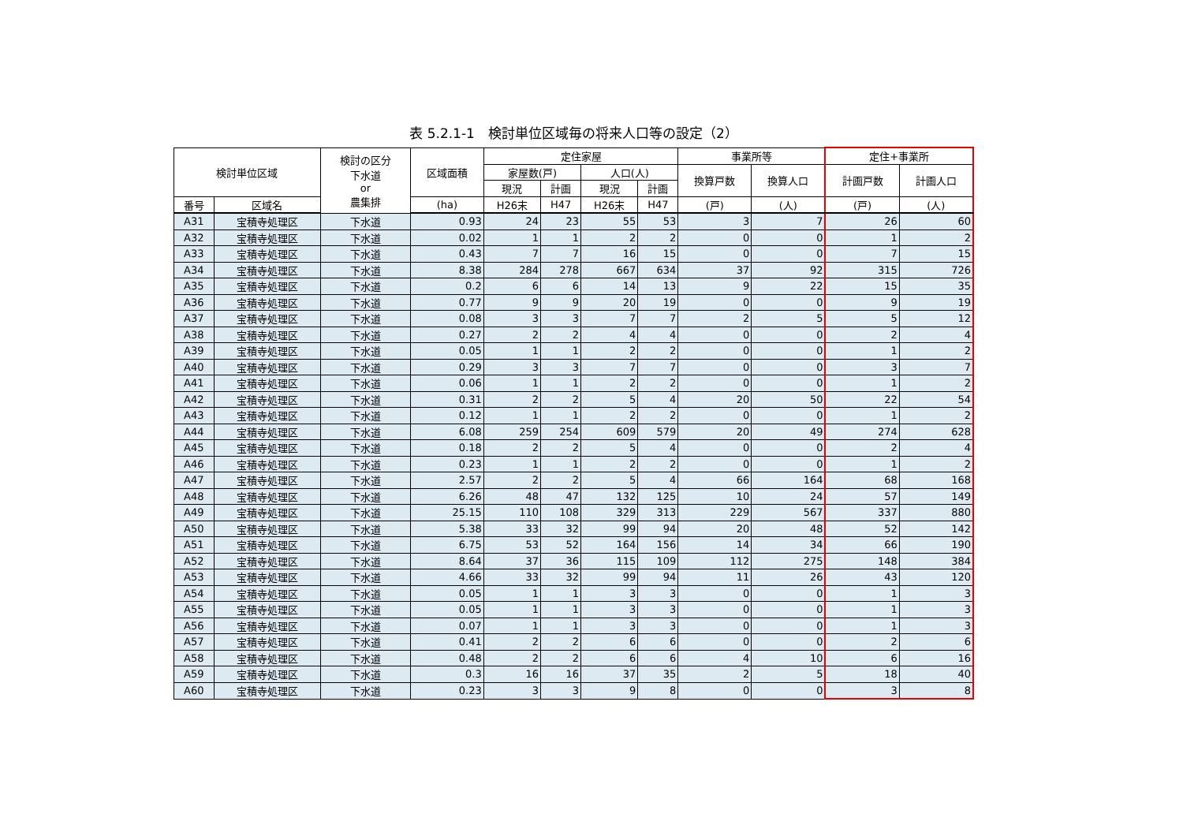表 5.2.1-1　検討単位区域毎の将来人口等の設定（2）
| 検討単位区域 | | 検討の区分 下水道 or 農集排 | 区域面積 | 定住家屋 | | | | 事業所等 | | 定住+事業所 | |
| --- | --- | --- | --- | --- | --- | --- | --- | --- | --- | --- | --- |
| | | | | 家屋数(戸) | | 人口(人) | | 換算戸数 | 換算人口 | 計画戸数 | 計画人口 |
| | | | | 現況 | 計画 | 現況 | 計画 | | | | |
| 番号 | 区域名 | | (ha) | H26末 | H47 | H26末 | H47 | (戸) | (人) | (戸) | (人) |
| A31 | 宝積寺処理区 | 下水道 | 0.93 | 24 | 23 | 55 | 53 | 3 | 7 | 26 | 60 |
| A32 | 宝積寺処理区 | 下水道 | 0.02 | 1 | 1 | 2 | 2 | 0 | 0 | 1 | 2 |
| A33 | 宝積寺処理区 | 下水道 | 0.43 | 7 | 7 | 16 | 15 | 0 | 0 | 7 | 15 |
| A34 | 宝積寺処理区 | 下水道 | 8.38 | 284 | 278 | 667 | 634 | 37 | 92 | 315 | 726 |
| A35 | 宝積寺処理区 | 下水道 | 0.2 | 6 | 6 | 14 | 13 | 9 | 22 | 15 | 35 |
| A36 | 宝積寺処理区 | 下水道 | 0.77 | 9 | 9 | 20 | 19 | 0 | 0 | 9 | 19 |
| A37 | 宝積寺処理区 | 下水道 | 0.08 | 3 | 3 | 7 | 7 | 2 | 5 | 5 | 12 |
| A38 | 宝積寺処理区 | 下水道 | 0.27 | 2 | 2 | 4 | 4 | 0 | 0 | 2 | 4 |
| A39 | 宝積寺処理区 | 下水道 | 0.05 | 1 | 1 | 2 | 2 | 0 | 0 | 1 | 2 |
| A40 | 宝積寺処理区 | 下水道 | 0.29 | 3 | 3 | 7 | 7 | 0 | 0 | 3 | 7 |
| A41 | 宝積寺処理区 | 下水道 | 0.06 | 1 | 1 | 2 | 2 | 0 | 0 | 1 | 2 |
| A42 | 宝積寺処理区 | 下水道 | 0.31 | 2 | 2 | 5 | 4 | 20 | 50 | 22 | 54 |
| A43 | 宝積寺処理区 | 下水道 | 0.12 | 1 | 1 | 2 | 2 | 0 | 0 | 1 | 2 |
| A44 | 宝積寺処理区 | 下水道 | 6.08 | 259 | 254 | 609 | 579 | 20 | 49 | 274 | 628 |
| A45 | 宝積寺処理区 | 下水道 | 0.18 | 2 | 2 | 5 | 4 | 0 | 0 | 2 | 4 |
| A46 | 宝積寺処理区 | 下水道 | 0.23 | 1 | 1 | 2 | 2 | 0 | 0 | 1 | 2 |
| A47 | 宝積寺処理区 | 下水道 | 2.57 | 2 | 2 | 5 | 4 | 66 | 164 | 68 | 168 |
| A48 | 宝積寺処理区 | 下水道 | 6.26 | 48 | 47 | 132 | 125 | 10 | 24 | 57 | 149 |
| A49 | 宝積寺処理区 | 下水道 | 25.15 | 110 | 108 | 329 | 313 | 229 | 567 | 337 | 880 |
| A50 | 宝積寺処理区 | 下水道 | 5.38 | 33 | 32 | 99 | 94 | 20 | 48 | 52 | 142 |
| A51 | 宝積寺処理区 | 下水道 | 6.75 | 53 | 52 | 164 | 156 | 14 | 34 | 66 | 190 |
| A52 | 宝積寺処理区 | 下水道 | 8.64 | 37 | 36 | 115 | 109 | 112 | 275 | 148 | 384 |
| A53 | 宝積寺処理区 | 下水道 | 4.66 | 33 | 32 | 99 | 94 | 11 | 26 | 43 | 120 |
| A54 | 宝積寺処理区 | 下水道 | 0.05 | 1 | 1 | 3 | 3 | 0 | 0 | 1 | 3 |
| A55 | 宝積寺処理区 | 下水道 | 0.05 | 1 | 1 | 3 | 3 | 0 | 0 | 1 | 3 |
| A56 | 宝積寺処理区 | 下水道 | 0.07 | 1 | 1 | 3 | 3 | 0 | 0 | 1 | 3 |
| A57 | 宝積寺処理区 | 下水道 | 0.41 | 2 | 2 | 6 | 6 | 0 | 0 | 2 | 6 |
| A58 | 宝積寺処理区 | 下水道 | 0.48 | 2 | 2 | 6 | 6 | 4 | 10 | 6 | 16 |
| A59 | 宝積寺処理区 | 下水道 | 0.3 | 16 | 16 | 37 | 35 | 2 | 5 | 18 | 40 |
| A60 | 宝積寺処理区 | 下水道 | 0.23 | 3 | 3 | 9 | 8 | 0 | 0 | 3 | 8 |